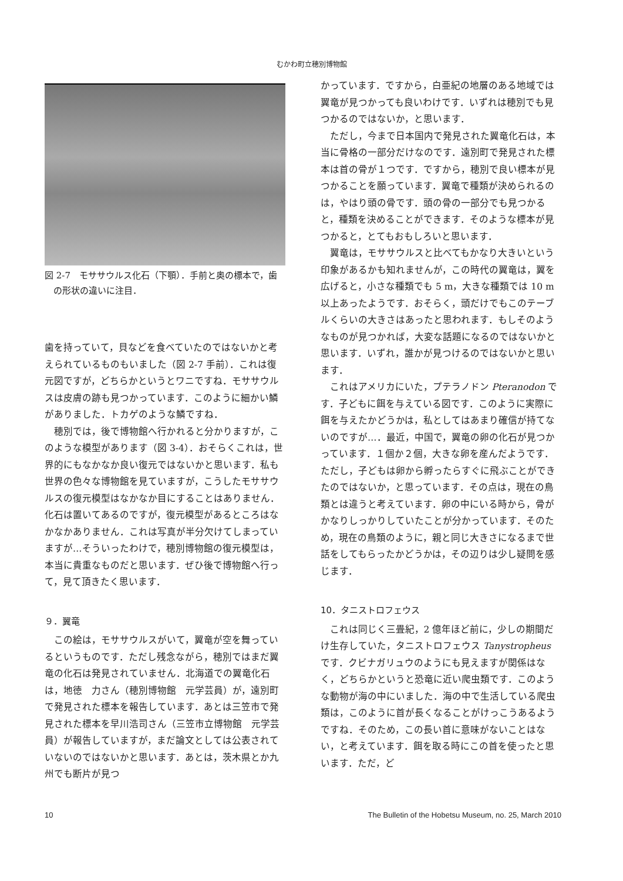むかわ町立穂別博物館
図 2-7　モササウルス化石（下顎）．手前と奥の標本で，歯の形状の違いに注目．
歯を持っていて，貝などを食べていたのではないかと考えられているものもいました（図 2-7 手前）．これは復元図ですが，どちらかというとワニですね．モササウルスは皮膚の跡も見つかっています．このように細かい鱗がありました．トカゲのような鱗ですね．
穂別では，後で博物館へ行かれると分かりますが，このような模型があります（図 3-4）．おそらくこれは，世界的にもなかなか良い復元ではないかと思います．私も世界の色々な博物館を見ていますが，こうしたモササウルスの復元模型はなかなか目にすることはありません．化石は置いてあるのですが，復元模型があるところはなかなかありません．これは写真が半分欠けてしまっていますが…そういったわけで，穂別博物館の復元模型は，本当に貴重なものだと思います．ぜひ後で博物館へ行って，見て頂きたく思います．
９．翼竜
この絵は，モササウルスがいて，翼竜が空を舞っているというものです．ただし残念ながら，穂別ではまだ翼竜の化石は発見されていません．北海道での翼竜化石は，地徳　力さん（穂別博物館　元学芸員）が，遠別町で発見された標本を報告しています．あとは三笠市で発見された標本を早川浩司さん（三笠市立博物館　元学芸員）が報告していますが，まだ論文としては公表されていないのではないかと思います．あとは，茨木県とか九州でも断片が見つ
かっています．ですから，白亜紀の地層のある地域では翼竜が見つかっても良いわけです．いずれは穂別でも見つかるのではないか，と思います．
ただし，今まで日本国内で発見された翼竜化石は，本当に骨格の一部分だけなのです．遠別町で発見された標本は首の骨が１つです．ですから，穂別で良い標本が見つかることを願っています．翼竜で種類が決められるのは，やはり頭の骨です．頭の骨の一部分でも見つかると，種類を決めることができます．そのような標本が見つかると，とてもおもしろいと思います．
翼竜は，モササウルスと比べてもかなり大きいという印象があるかも知れませんが，この時代の翼竜は，翼を広げると，小さな種類でも 5 m，大きな種類では 10 m 以上あったようです．おそらく，頭だけでもこのテーブルくらいの大きさはあったと思われます．もしそのようなものが見つかれば，大変な話題になるのではないかと思います．いずれ，誰かが見つけるのではないかと思います．
これはアメリカにいた，プテラノドン Pteranodon です．子どもに餌を与えている図です．このように実際に餌を与えたかどうかは，私としてはあまり確信が持てないのですが…．最近，中国で，翼竜の卵の化石が見つかっています．１個か２個，大きな卵を産んだようです．ただし，子どもは卵から孵ったらすぐに飛ぶことができたのではないか，と思っています．その点は，現在の鳥類とは違うと考えています．卵の中にいる時から，骨がかなりしっかりしていたことが分かっています．そのため，現在の鳥類のように，親と同じ大きさになるまで世話をしてもらったかどうかは，その辺りは少し疑問を感じます．
10．タニストロフェウス
これは同じく三畳紀，2 億年ほど前に，少しの期間だけ生存していた，タニストロフェウス Tanystropheus です．クビナガリュウのようにも見えますが関係はなく，どちらかというと恐竜に近い爬虫類です．このような動物が海の中にいました．海の中で生活している爬虫類は，このように首が長くなることがけっこうあるようですね．そのため，この長い首に意味がないことはない，と考えています．餌を取る時にこの首を使ったと思います．ただ，ど
10 The Bulletin of the Hobetsu Museum, no. 25, March 2010